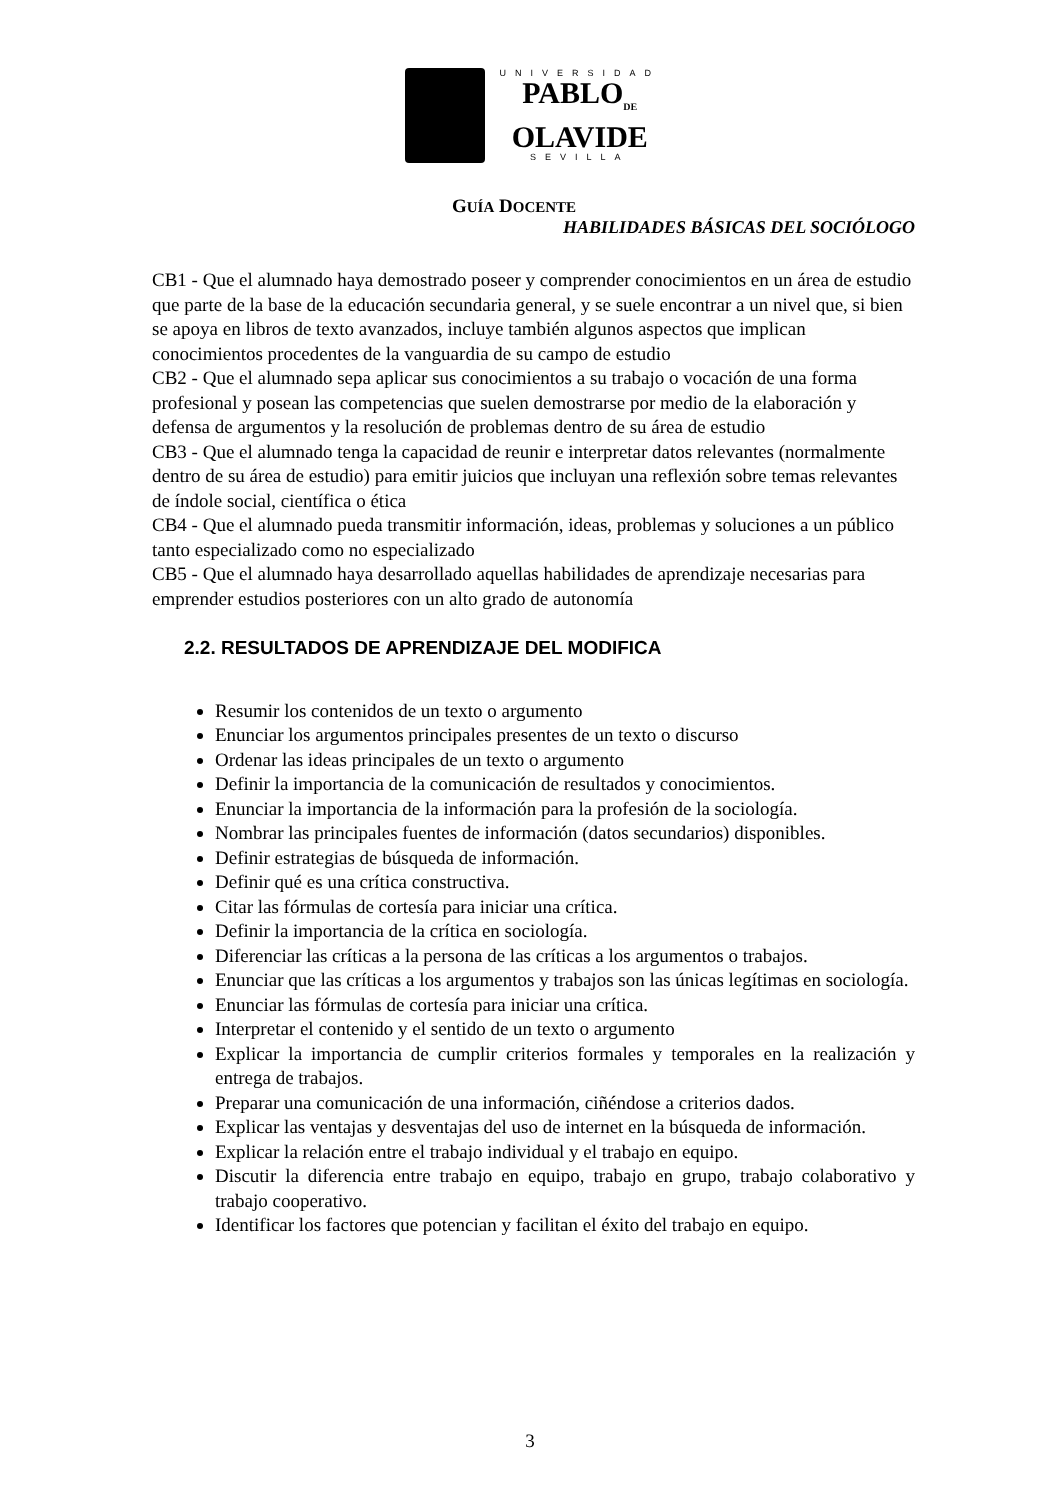UNIVERSIDAD
PABLO<sub>DE</sub>
OLAVIDE
SEVILLA
GUÍA DOCENTE
HABILIDADES BÁSICAS DEL SOCIÓLOGO
CB1 - Que el alumnado haya demostrado poseer y comprender conocimientos en un área de estudio que parte de la base de la educación secundaria general, y se suele encontrar a un nivel que, si bien se apoya en libros de texto avanzados, incluye también algunos aspectos que implican conocimientos procedentes de la vanguardia de su campo de estudio
CB2 - Que el alumnado sepa aplicar sus conocimientos a su trabajo o vocación de una forma profesional y posean las competencias que suelen demostrarse por medio de la elaboración y defensa de argumentos y la resolución de problemas dentro de su área de estudio
CB3 - Que el alumnado tenga la capacidad de reunir e interpretar datos relevantes (normalmente dentro de su área de estudio) para emitir juicios que incluyan una reflexión sobre temas relevantes de índole social, científica o ética
CB4 - Que el alumnado pueda transmitir información, ideas, problemas y soluciones a un público tanto especializado como no especializado
CB5 - Que el alumnado haya desarrollado aquellas habilidades de aprendizaje necesarias para emprender estudios posteriores con un alto grado de autonomía
2.2. RESULTADOS DE APRENDIZAJE DEL MODIFICA
Resumir los contenidos de un texto o argumento
Enunciar los argumentos principales presentes de un texto o discurso
Ordenar las ideas principales de un texto o argumento
Definir la importancia de la comunicación de resultados y conocimientos.
Enunciar la importancia de la información para la profesión de la sociología.
Nombrar las principales fuentes de información (datos secundarios) disponibles.
Definir estrategias de búsqueda de información.
Definir qué es una crítica constructiva.
Citar las fórmulas de cortesía para iniciar una crítica.
Definir la importancia de la crítica en sociología.
Diferenciar las críticas a la persona de las críticas a los argumentos o trabajos.
Enunciar que las críticas a los argumentos y trabajos son las únicas legítimas en sociología.
Enunciar las fórmulas de cortesía para iniciar una crítica.
Interpretar el contenido y el sentido de un texto o argumento
Explicar la importancia de cumplir criterios formales y temporales en la realización y entrega de trabajos.
Preparar una comunicación de una información, ciñéndose a criterios dados.
Explicar las ventajas y desventajas del uso de internet en la búsqueda de información.
Explicar la relación entre el trabajo individual y el trabajo en equipo.
Discutir la diferencia entre trabajo en equipo, trabajo en grupo, trabajo colaborativo y trabajo cooperativo.
Identificar los factores que potencian y facilitan el éxito del trabajo en equipo.
3